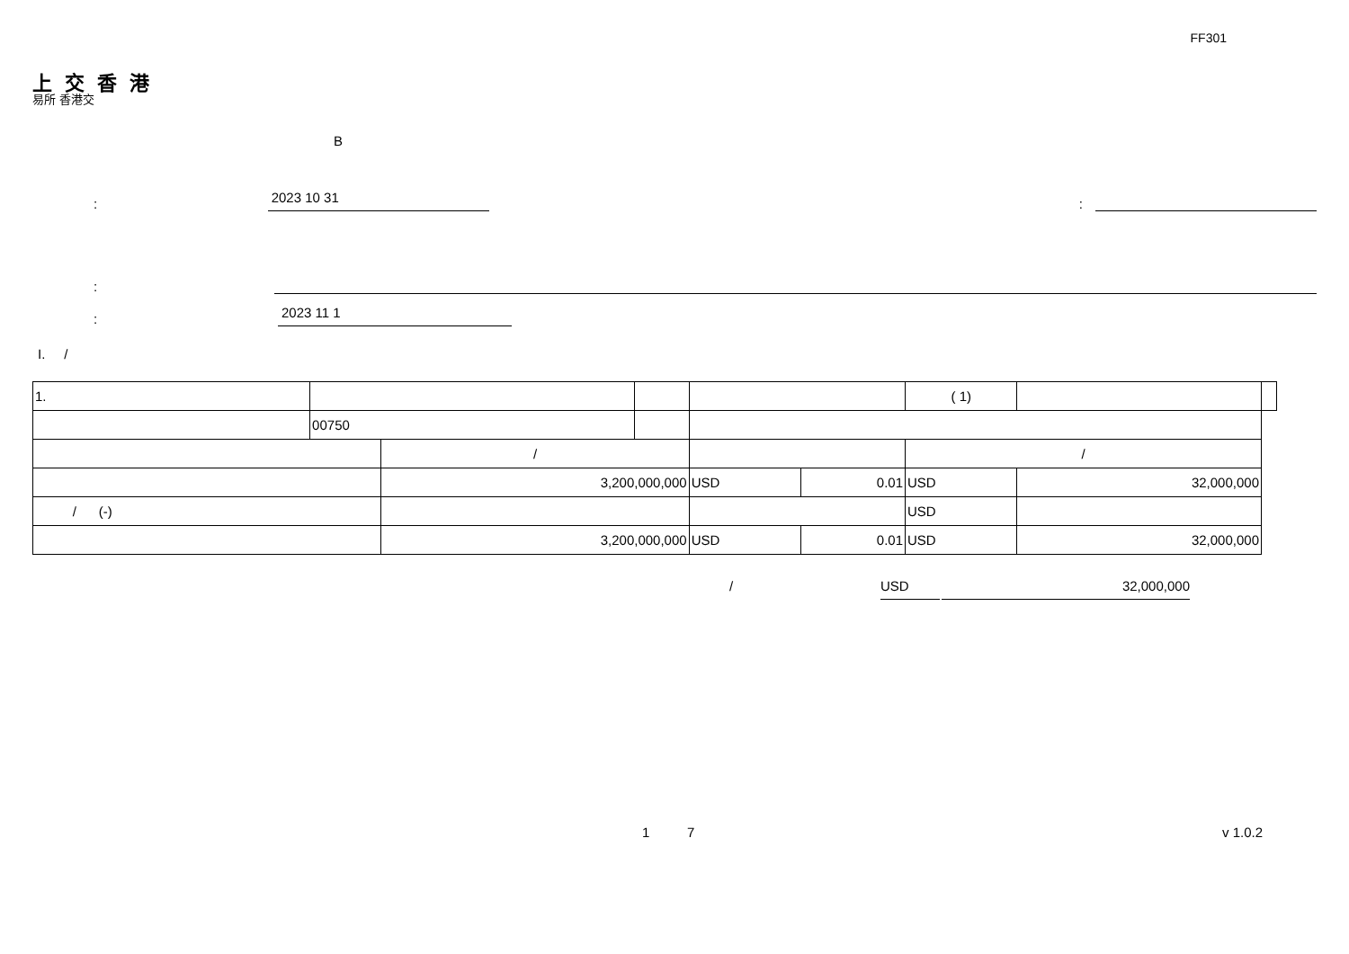FF301
上 交 香 港
易所 香港交
B
: 2023 10 31:
:
: 2023 11 1
I. /
| 1. | | | | | | ( 1) | | | |
| | 00750 | | | | | | | | |
| | | / | | | | / | | | |
| | | 3,200,000,000 | | USD | 0.01 | USD | 32,000,000 | | |
| / (-) | | | | | | USD | | | |
| | | 3,200,000,000 | | USD | 0.01 | USD | 32,000,000 | | |
/ USD 32,000,000
1 7 v 1.0.2